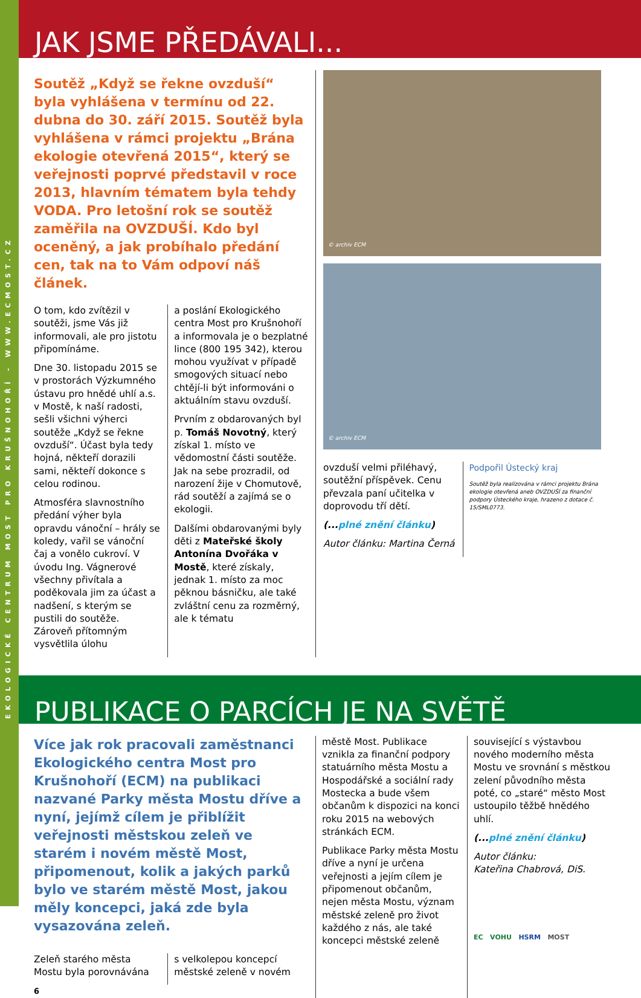EKOLOGICKÉ CENTRUM MOST PRO KRUŠNOHOŘÍ - WWW.ECMOST.CZ
JAK JSME PŘEDÁVALI...
Soutěž „Když se řekne ovzduší“ byla vyhlášena v termínu od 22. dubna do 30. září 2015. Soutěž byla vyhlášena v rámci projektu „Brána ekologie otevřená 2015“, který se veřejnosti poprvé představil v roce 2013, hlavním tématem byla tehdy VODA. Pro letošní rok se soutěž zaměřila na OVZDUŠÍ. Kdo byl oceněný, a jak probíhalo předání cen, tak na to Vám odpoví náš článek.
O tom, kdo zvítězil v soutěži, jsme Vás již informovali, ale pro jistotu připomínáme.
Dne 30. listopadu 2015 se v prostorách Výzkumného ústavu pro hnědé uhlí a.s. v Mostě, k naší radosti, sešli všichni výherci soutěže „Když se řekne ovzduší“. Účast byla tedy hojná, někteří dorazili sami, někteří dokonce s celou rodinou.
Atmosféra slavnostního předání výher byla opravdu vánoční – hrály se koledy, vařil se vánoční čaj a vonělo cukroví. V úvodu Ing. Vágnerové všechny přivítala a poděkovala jim za účast a nadšení, s kterým se pustili do soutěže. Zároveň přítomným vysvětlila úlohu
a poslání Ekologického centra Most pro Krušnohoří a informovala je o bezplatné lince (800 195 342), kterou mohou využívat v případě smogových situací nebo chtějí-li být informováni o aktuálním stavu ovzduší.
Prvním z obdarovaných byl p. Tomáš Novotný, který získal 1. místo ve vědomostní části soutěže. Jak na sebe prozradil, od narození žije v Chomutově, rád soutěží a zajímá se o ekologii.
Dalšími obdarovanými byly děti z Mateřské školy Antonína Dvořáka v Mostě, které získaly, jednak 1. místo za moc pěknou básničku, ale také zvláštní cenu za rozměrný, ale k tématu
© archiv ECM
© archiv ECM
ovzduší velmi přiléhavý, soutěžní příspěvek. Cenu převzala paní učitelka v doprovodu tří dětí.
(... plné znění článku)
Autor článku: Martina Černá
Podpořil Ústecký kraj
Soutěž byla realizována v rámci projektu Brána ekologie otevřená aneb OVZDUŠÍ za finanční podpory Ústeckého kraje, hrazeno z dotace č. 15/SML0773.
PUBLIKACE O PARCÍCH JE NA SVĚTĚ
Více jak rok pracovali zaměstnanci Ekologického centra Most pro Krušnohoří (ECM) na publikaci nazvané Parky města Mostu dříve a nyní, jejímž cílem je přiblížit veřejnosti městskou zeleň ve starém i novém městě Most, připomenout, kolik a jakých parků bylo ve starém městě Most, jakou měly koncepci, jaká zde byla vysazována zeleň.
Zeleň starého města Mostu byla porovnávána
s velkolepou koncepcí městské zeleně v novém
6
městě Most. Publikace vznikla za finanční podpory statuárního města Mostu a Hospodářské a sociální rady Mostecka a bude všem občanům k dispozici na konci roku 2015 na webových stránkách ECM.
Publikace Parky města Mostu dříve a nyní je určena veřejnosti a jejím cílem je připomenout občanům, nejen města Mostu, význam městské zeleně pro život každého z nás, ale také koncepci městské zeleně
související s výstavbou nového moderního města Mostu ve srovnání s městkou zelení původního města poté, co „staré“ město Most ustoupilo těžbě hnědého uhlí.
(... plné znění článku)
Autor článku:
Kateřina Chabrová, DiS.
EC VOHU HSRM MOST